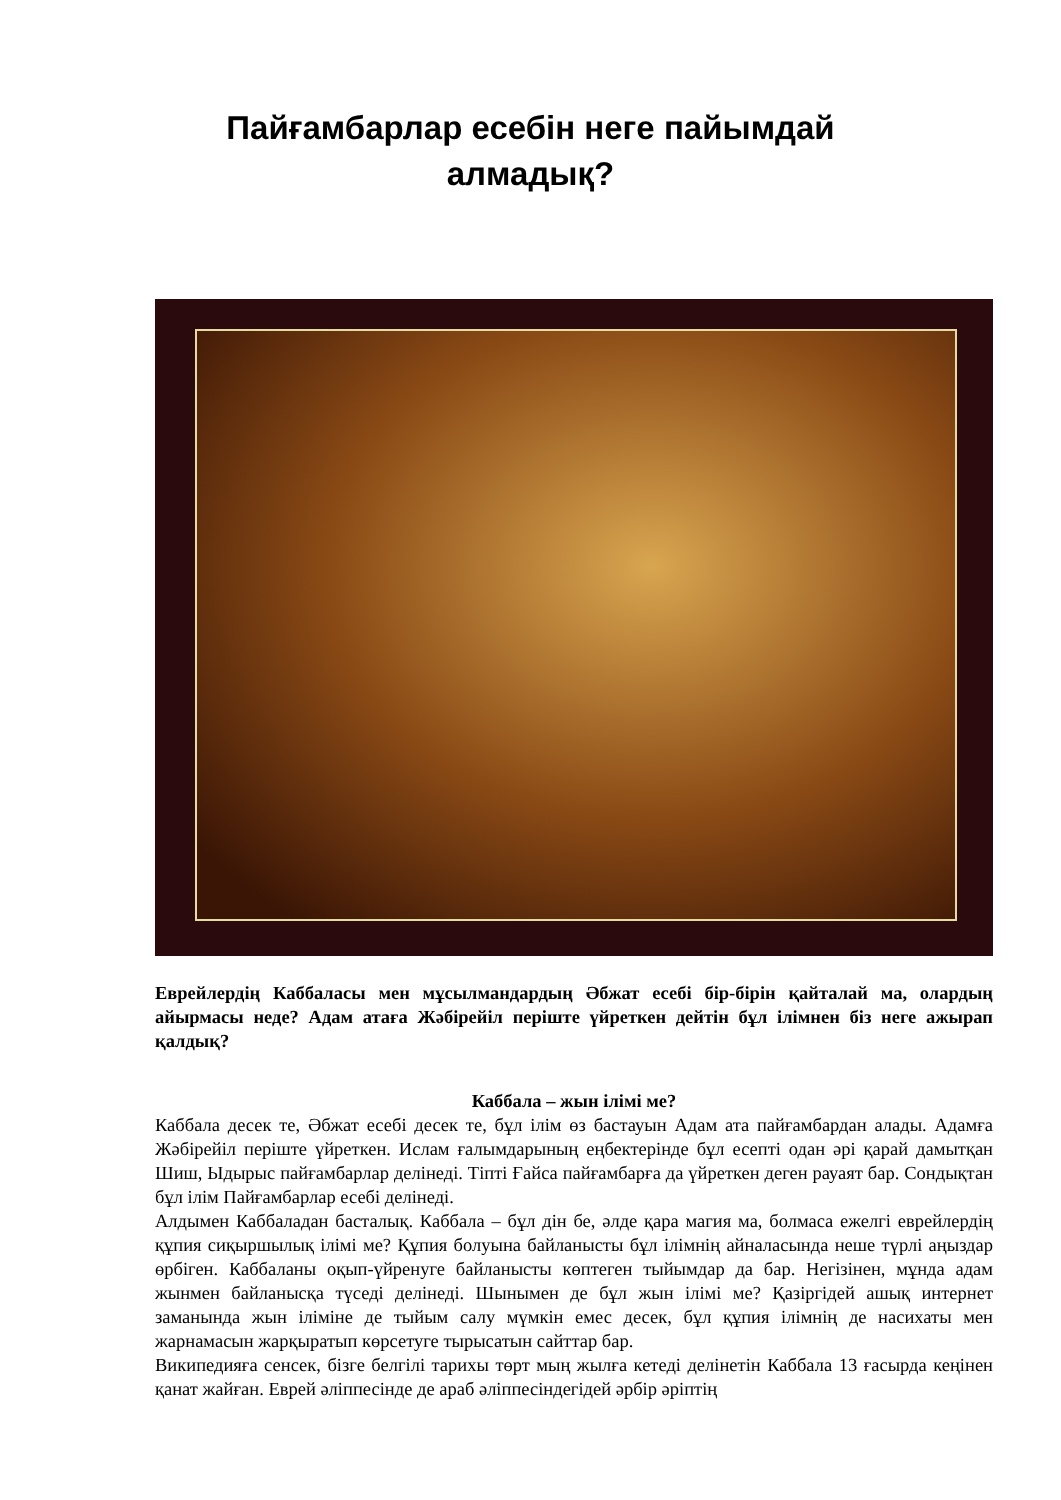Пайғамбарлар есебін неге пайымдай
алмадық?
Еврейлердің Каббаласы мен мұсылмандардың Әбжат есебі бір-бірін қайталай ма, олардың айырмасы неде? Адам атаға Жәбірейіл періште үйреткен дейтін бұл ілімнен біз неге ажырап қалдық?
Каббала – жын ілімі ме?
Каббала десек те, Әбжат есебі десек те, бұл ілім өз бастауын Адам ата пайғамбардан алады. Адамға Жәбірейіл періште үйреткен. Ислам ғалымдарының еңбектерінде бұл есепті одан әрі қарай дамытқан Шиш, Ыдырыс пайғамбарлар делінеді. Тіпті Ғайса пайғамбарға да үйреткен деген рауаят бар. Сондықтан бұл ілім Пайғамбарлар есебі делінеді.
Алдымен Каббаладан басталық. Каббала – бұл дін бе, әлде қара магия ма, болмаса ежелгі еврейлердің құпия сиқыршылық ілімі ме? Құпия болуына байланысты бұл ілімнің айналасында неше түрлі аңыздар өрбіген. Каббаланы оқып-үйренуге байланысты көптеген тыйымдар да бар. Негізінен, мұнда адам жынмен байланысқа түседі делінеді. Шынымен де бұл жын ілімі ме? Қазіргідей ашық интернет заманында жын іліміне де тыйым салу мүмкін емес десек, бұл құпия ілімнің де насихаты мен жарнамасын жарқыратып көрсетуге тырысатын сайттар бар.
Википедияға сенсек, бізге белгілі тарихы төрт мың жылға кетеді делінетін Каббала 13 ғасырда кеңінен қанат жайған. Еврей әліппесінде де араб әліппесіндегідей әрбір әріптің